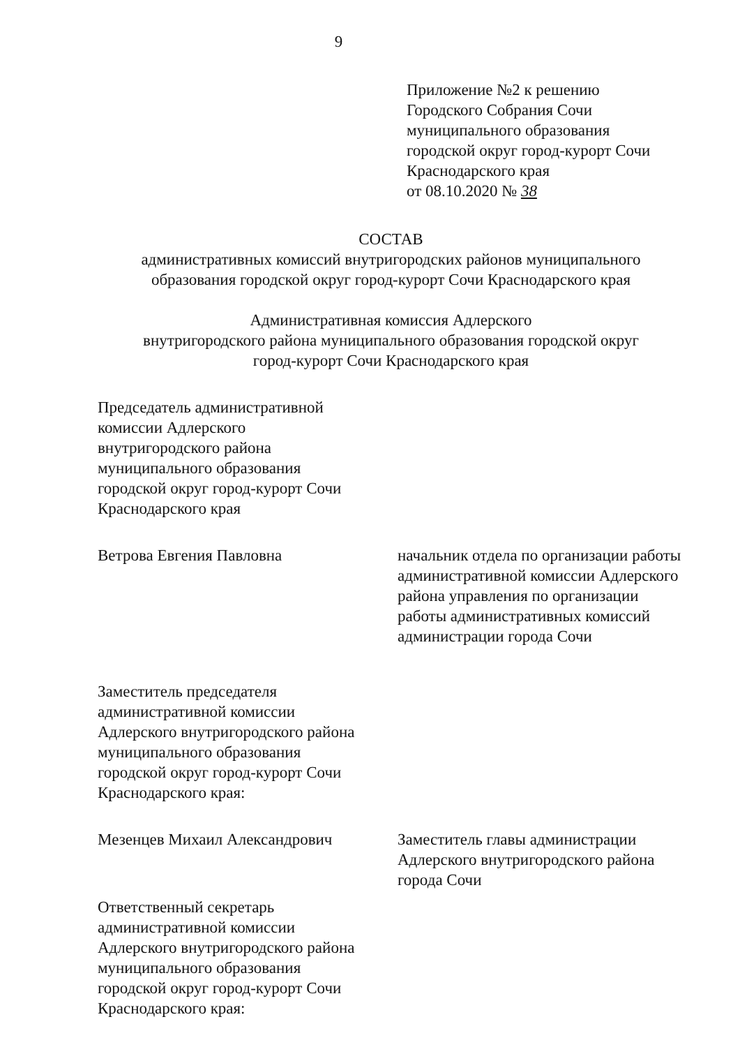9
Приложение №2 к решению
Городского Собрания Сочи
муниципального образования
городской округ город-курорт Сочи
Краснодарского края
от 08.10.2020 № 38
СОСТАВ
административных комиссий внутригородских районов муниципального образования городской округ город-курорт Сочи Краснодарского края
Административная комиссия Адлерского
внутригородского района муниципального образования городской округ
город-курорт Сочи Краснодарского края
Председатель административной
комиссии Адлерского
внутригородского района
муниципального образования
городской округ город-курорт Сочи
Краснодарского края
Ветрова Евгения Павловна начальник отдела по организации работы административной комиссии Адлерского района управления по организации работы административных комиссий администрации города Сочи
Заместитель председателя
административной комиссии
Адлерского внутригородского района
муниципального образования
городской округ город-курорт Сочи
Краснодарского края:
Мезенцев Михаил Александрович Заместитель главы администрации Адлерского внутригородского района города Сочи
Ответственный секретарь
административной комиссии
Адлерского внутригородского района
муниципального образования
городской округ город-курорт Сочи
Краснодарского края: